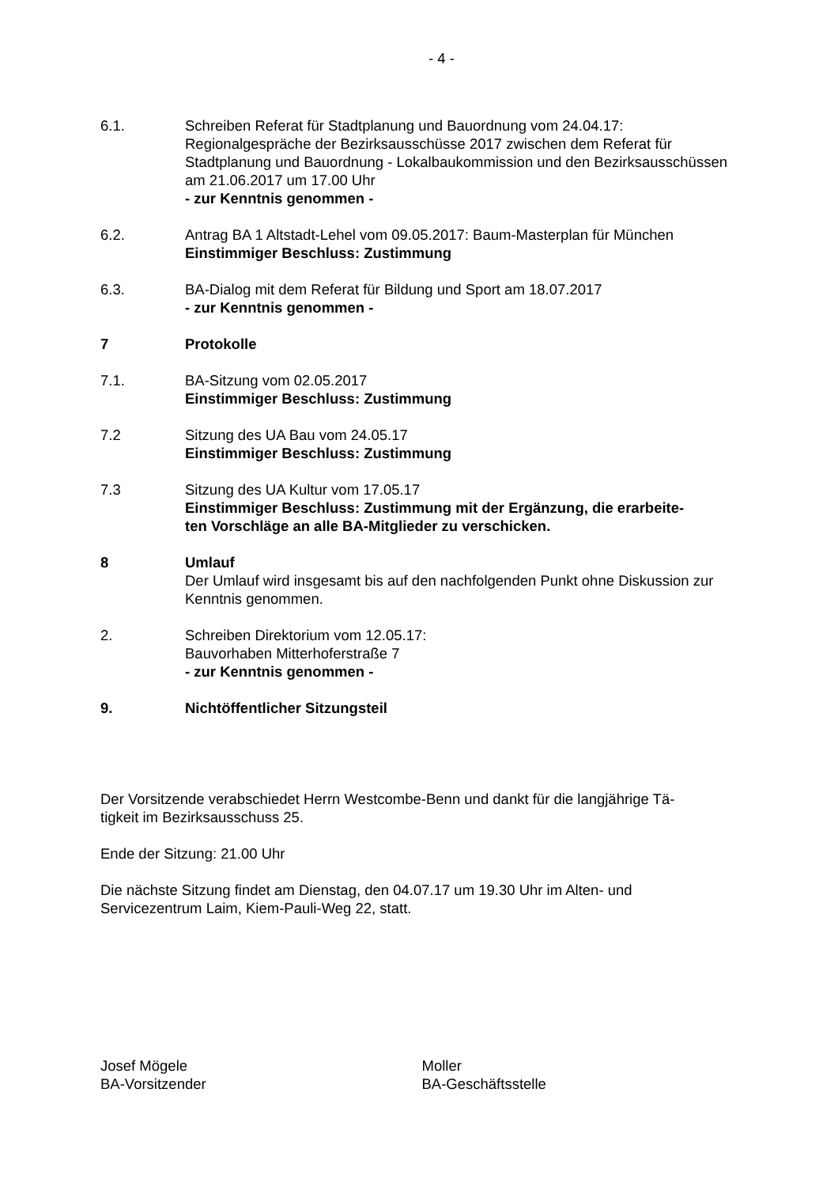- 4 -
6.1. Schreiben Referat für Stadtplanung und Bauordnung vom 24.04.17:
Regionalgespräche der Bezirksausschüsse 2017 zwischen dem Referat für Stadtplanung und Bauordnung - Lokalbaukommission und den Bezirksausschüssen am 21.06.2017 um 17.00 Uhr
- zur Kenntnis genommen -
6.2. Antrag BA 1 Altstadt-Lehel vom 09.05.2017: Baum-Masterplan für München
Einstimmiger Beschluss: Zustimmung
6.3. BA-Dialog mit dem Referat für Bildung und Sport am 18.07.2017
- zur Kenntnis genommen -
7 Protokolle
7.1. BA-Sitzung vom 02.05.2017
Einstimmiger Beschluss: Zustimmung
7.2 Sitzung des UA Bau vom 24.05.17
Einstimmiger Beschluss: Zustimmung
7.3 Sitzung des UA Kultur vom 17.05.17
Einstimmiger Beschluss: Zustimmung mit der Ergänzung, die erarbeite-
ten Vorschläge an alle BA-Mitglieder zu verschicken.
8 Umlauf
Der Umlauf wird insgesamt bis auf den nachfolgenden Punkt ohne Diskussion zur Kenntnis genommen.
2. Schreiben Direktorium vom 12.05.17:
Bauvorhaben Mitterhoferstraße 7
- zur Kenntnis genommen -
9. Nichtöffentlicher Sitzungsteil
Der Vorsitzende verabschiedet Herrn Westcombe-Benn und dankt für die langjährige Tä-
tigkeit im Bezirksausschuss 25.
Ende der Sitzung: 21.00 Uhr
Die nächste Sitzung findet am Dienstag, den 04.07.17 um 19.30 Uhr im Alten- und
Servicezentrum Laim, Kiem-Pauli-Weg 22, statt.
Josef Mögele
BA-Vorsitzender
Moller
BA-Geschäftsstelle